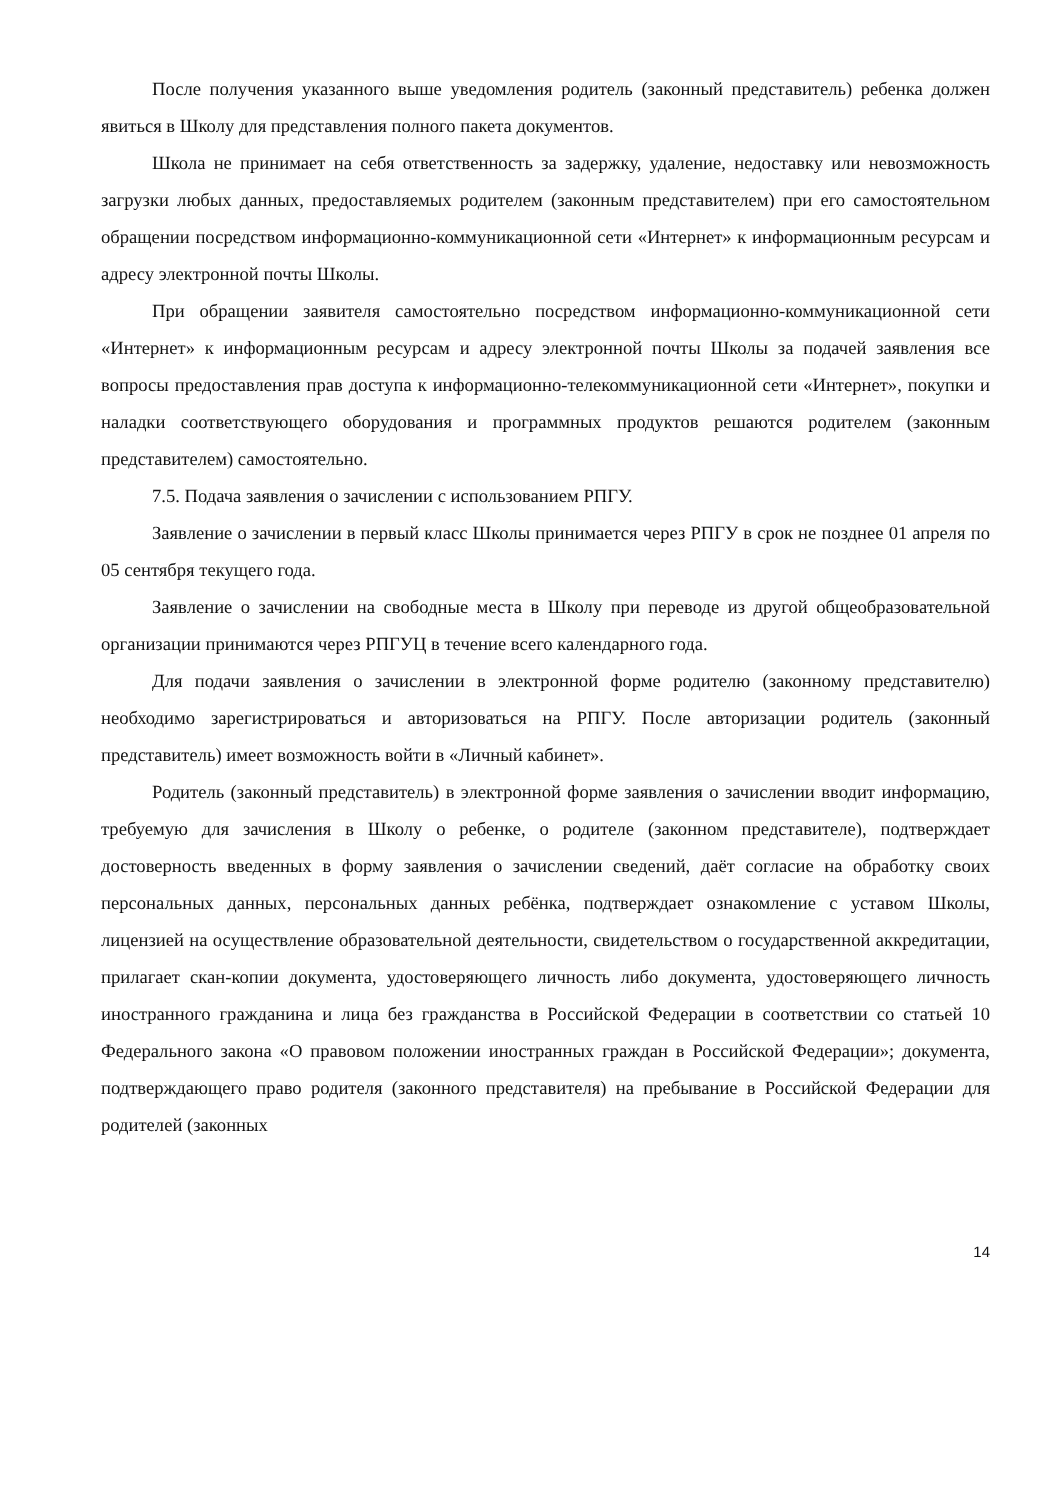После получения указанного выше уведомления родитель (законный представитель) ребенка должен явиться в Школу для представления полного пакета документов.
Школа не принимает на себя ответственность за задержку, удаление, недоставку или невозможность загрузки любых данных, предоставляемых родителем (законным представителем) при его самостоятельном обращении посредством информационно-коммуникационной сети «Интернет» к информационным ресурсам и адресу электронной почты Школы.
При обращении заявителя самостоятельно посредством информационно-коммуникационной сети «Интернет» к информационным ресурсам и адресу электронной почты Школы за подачей заявления все вопросы предоставления прав доступа к информационно-телекоммуникационной сети «Интернет», покупки и наладки соответствующего оборудования и программных продуктов решаются родителем (законным представителем) самостоятельно.
7.5. Подача заявления о зачислении с использованием РПГУ.
Заявление о зачислении в первый класс Школы принимается через РПГУ в срок не позднее 01 апреля по 05 сентября текущего года.
Заявление о зачислении на свободные места в Школу при переводе из другой общеобразовательной организации принимаются через РПГУЦ в течение всего календарного года.
Для подачи заявления о зачислении в электронной форме родителю (законному представителю) необходимо зарегистрироваться и авторизоваться на РПГУ. После авторизации родитель (законный представитель) имеет возможность войти в «Личный кабинет».
Родитель (законный представитель) в электронной форме заявления о зачислении вводит информацию, требуемую для зачисления в Школу о ребенке, о родителе (законном представителе), подтверждает достоверность введенных в форму заявления о зачислении сведений, даёт согласие на обработку своих персональных данных, персональных данных ребёнка, подтверждает ознакомление с уставом Школы, лицензией на осуществление образовательной деятельности, свидетельством о государственной аккредитации, прилагает скан-копии документа, удостоверяющего личность либо документа, удостоверяющего личность иностранного гражданина и лица без гражданства в Российской Федерации в соответствии со статьей 10 Федерального закона «О правовом положении иностранных граждан в Российской Федерации»; документа, подтверждающего право родителя (законного представителя) на пребывание в Российской Федерации для родителей (законных
14